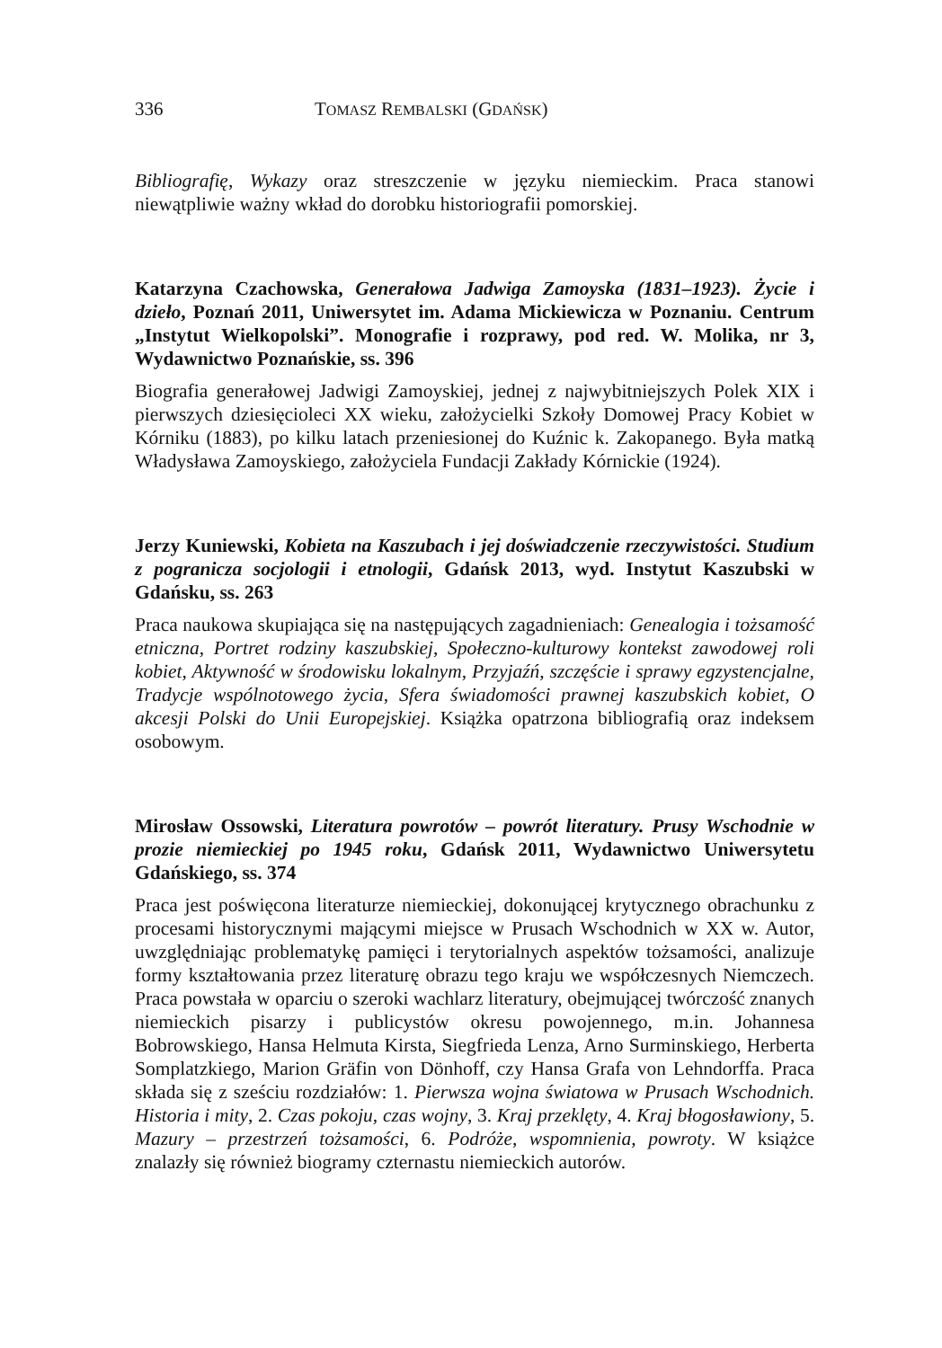336 TOMASZ REMBALSKI (GDAŃSK)
Bibliografię, Wykazy oraz streszczenie w języku niemieckim. Praca stanowi niewątpliwie ważny wkład do dorobku historiografii pomorskiej.
Katarzyna Czachowska, Generałowa Jadwiga Zamoyska (1831–1923). Życie i dzieło, Poznań 2011, Uniwersytet im. Adama Mickiewicza w Poznaniu. Centrum „Instytut Wielkopolski”. Monografie i rozprawy, pod red. W. Molika, nr 3, Wydawnictwo Poznańskie, ss. 396
Biografia generałowej Jadwigi Zamoyskiej, jednej z najwybitniejszych Polek XIX i pierwszych dziesięcioleci XX wieku, założycielki Szkoły Domowej Pracy Kobiet w Kórniku (1883), po kilku latach przeniesionej do Kuźnic k. Zakopanego. Była matką Władysława Zamoyskiego, założyciela Fundacji Zakłady Kórnickie (1924).
Jerzy Kuniewski, Kobieta na Kaszubach i jej doświadczenie rzeczywistości. Studium z pogranicza socjologii i etnologii, Gdańsk 2013, wyd. Instytut Kaszubski w Gdańsku, ss. 263
Praca naukowa skupiająca się na następujących zagadnieniach: Genealogia i tożsamość etniczna, Portret rodziny kaszubskiej, Społeczno-kulturowy kontekst zawodowej roli kobiet, Aktywność w środowisku lokalnym, Przyjaźń, szczęście i sprawy egzystencjalne, Tradycje wspólnotowego życia, Sfera świadomości prawnej kaszubskich kobiet, O akcesji Polski do Unii Europejskiej. Książka opatrzona bibliografią oraz indeksem osobowym.
Mirosław Ossowski, Literatura powrotów – powrót literatury. Prusy Wschodnie w prozie niemieckiej po 1945 roku, Gdańsk 2011, Wydawnictwo Uniwersytetu Gdańskiego, ss. 374
Praca jest poświęcona literaturze niemieckiej, dokonującej krytycznego obrachunku z procesami historycznymi mającymi miejsce w Prusach Wschodnich w XX w. Autor, uwzględniając problematykę pamięci i terytorialnych aspektów tożsamości, analizuje formy kształtowania przez literaturę obrazu tego kraju we współczesnych Niemczech. Praca powstała w oparciu o szeroki wachlarz literatury, obejmującej twórczość znanych niemieckich pisarzy i publicystów okresu powojennego, m.in. Johannesa Bobrowskiego, Hansa Helmuta Kirsta, Siegfrieda Lenza, Arno Surminskiego, Herberta Somplatzkiego, Marion Gräfin von Dönhoff, czy Hansa Grafa von Lehndorffa. Praca składa się z sześciu rozdziałów: 1. Pierwsza wojna światowa w Prusach Wschodnich. Historia i mity, 2. Czas pokoju, czas wojny, 3. Kraj przeklęty, 4. Kraj błogosławiony, 5. Mazury – przestrzeń tożsamości, 6. Podróże, wspomnienia, powroty. W książce znalazły się również biogramy czternastu niemieckich autorów.